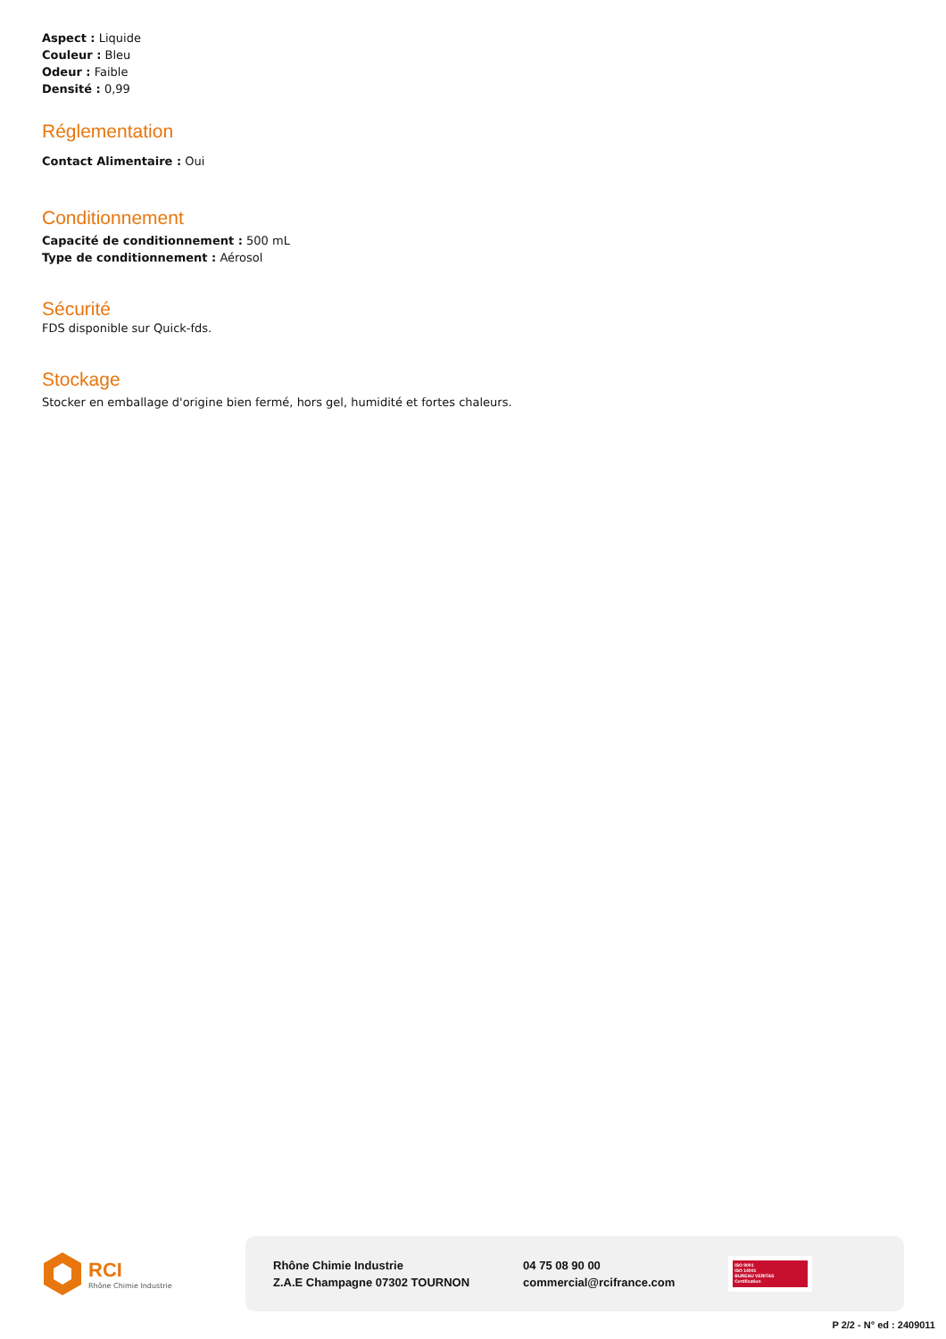Aspect : Liquide
Couleur : Bleu
Odeur : Faible
Densité : 0,99
Réglementation
Contact Alimentaire : Oui
Conditionnement
Capacité de conditionnement : 500 mL
Type de conditionnement : Aérosol
Sécurité
FDS disponible sur Quick-fds.
Stockage
Stocker en emballage d'origine bien fermé, hors gel, humidité et fortes chaleurs.
RCI
Rhône Chimie Industrie
Rhône Chimie Industrie
Z.A.E Champagne 07302 TOURNON
04 75 08 90 00
commercial@rcifrance.com
ISO 9001
ISO 14001
BUREAU VERITAS
Certification
P 2/2 - N° ed : 2409011